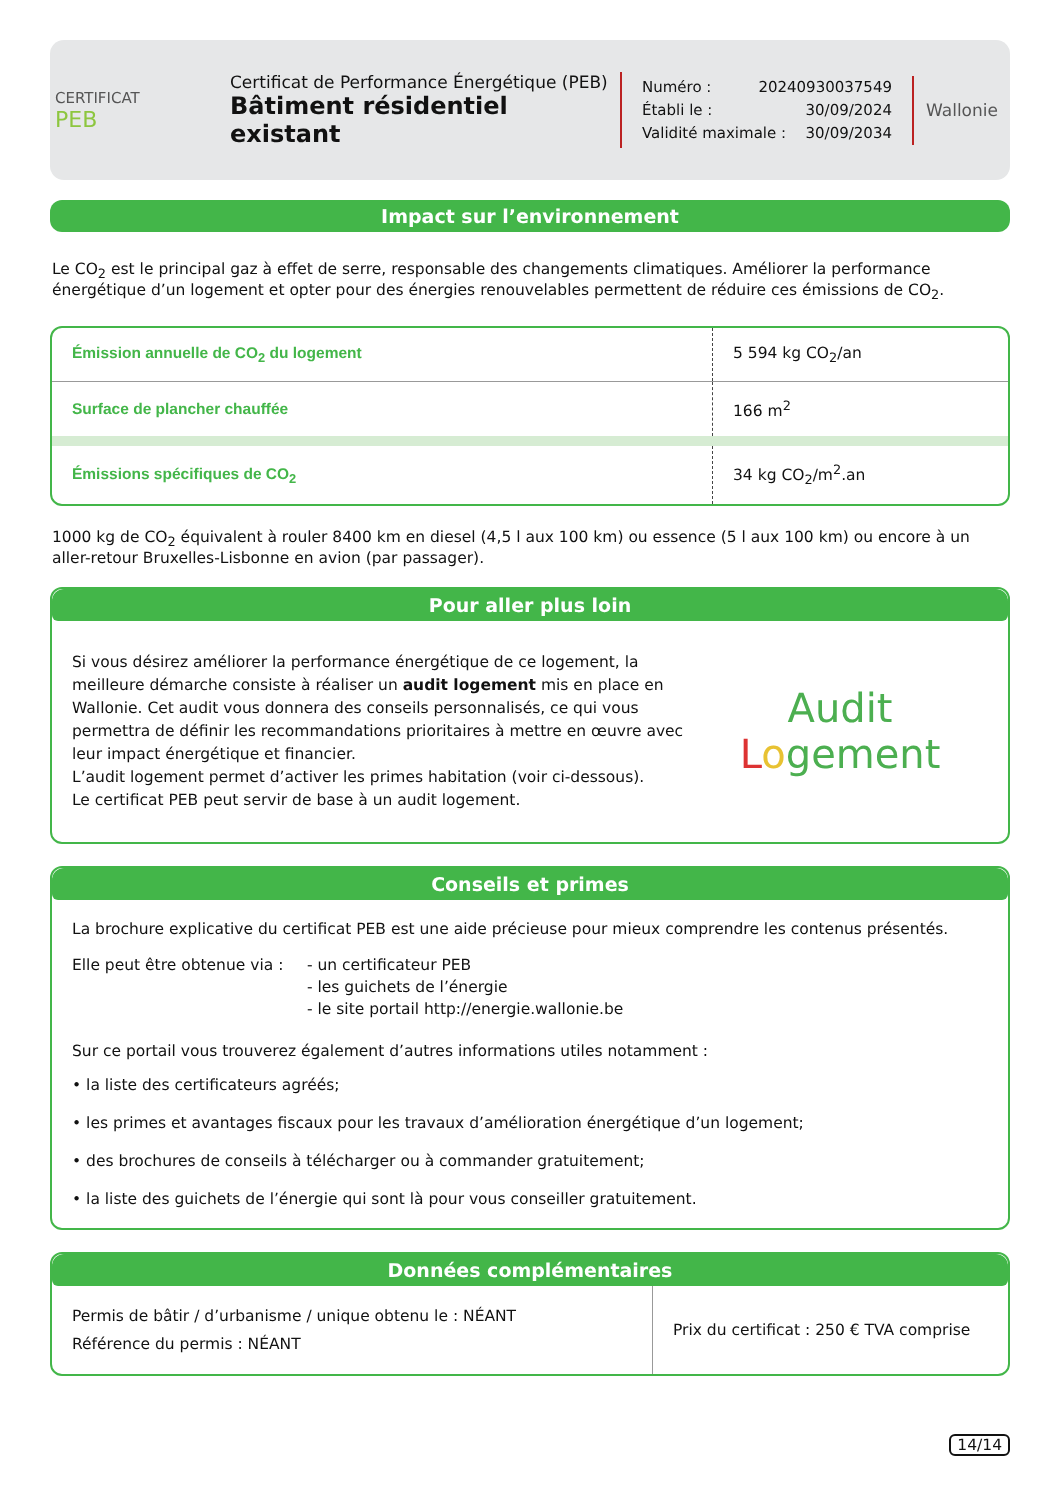CERTIFICAT
PEB
Certificat de Performance Énergétique (PEB)
Bâtiment résidentiel existant
Numéro : 20240930037549
Établi le : 30/09/2024
Validité maximale : 30/09/2034
Wallonie
Impact sur l’environnement
Le CO<sub>2</sub> est le principal gaz à effet de serre, responsable des changements climatiques. Améliorer la performance énergétique d’un logement et opter pour des énergies renouvelables permettent de réduire ces émissions de CO<sub>2</sub>.
| Émission annuelle de CO<sub>2</sub> du logement | 5 594 kg CO<sub>2</sub>/an |
| Surface de plancher chauffée | 166 m<sup>2</sup> |
| Émissions spécifiques de CO<sub>2</sub> | 34 kg CO<sub>2</sub>/m<sup>2</sup>.an |
1000 kg de CO<sub>2</sub> équivalent à rouler 8400 km en diesel (4,5 l aux 100 km) ou essence (5 l aux 100 km) ou encore à un aller-retour Bruxelles-Lisbonne en avion (par passager).
Pour aller plus loin
Si vous désirez améliorer la performance énergétique de ce logement, la meilleure démarche consiste à réaliser un audit logement mis en place en Wallonie. Cet audit vous donnera des conseils personnalisés, ce qui vous permettra de définir les recommandations prioritaires à mettre en œuvre avec leur impact énergétique et financier.
L’audit logement permet d’activer les primes habitation (voir ci-dessous).
Le certificat PEB peut servir de base à un audit logement.
Audit
Logement
Conseils et primes
La brochure explicative du certificat PEB est une aide précieuse pour mieux comprendre les contenus présentés.
Elle peut être obtenue via : - un certificateur PEB
- les guichets de l’énergie
- le site portail http://energie.wallonie.be
Sur ce portail vous trouverez également d’autres informations utiles notamment :
• la liste des certificateurs agréés;
• les primes et avantages fiscaux pour les travaux d’amélioration énergétique d’un logement;
• des brochures de conseils à télécharger ou à commander gratuitement;
• la liste des guichets de l’énergie qui sont là pour vous conseiller gratuitement.
Données complémentaires
| Permis de bâtir / d’urbanisme / unique obtenu le : NÉANT Référence du permis : NÉANT | Prix du certificat : 250 € TVA comprise |
14/14